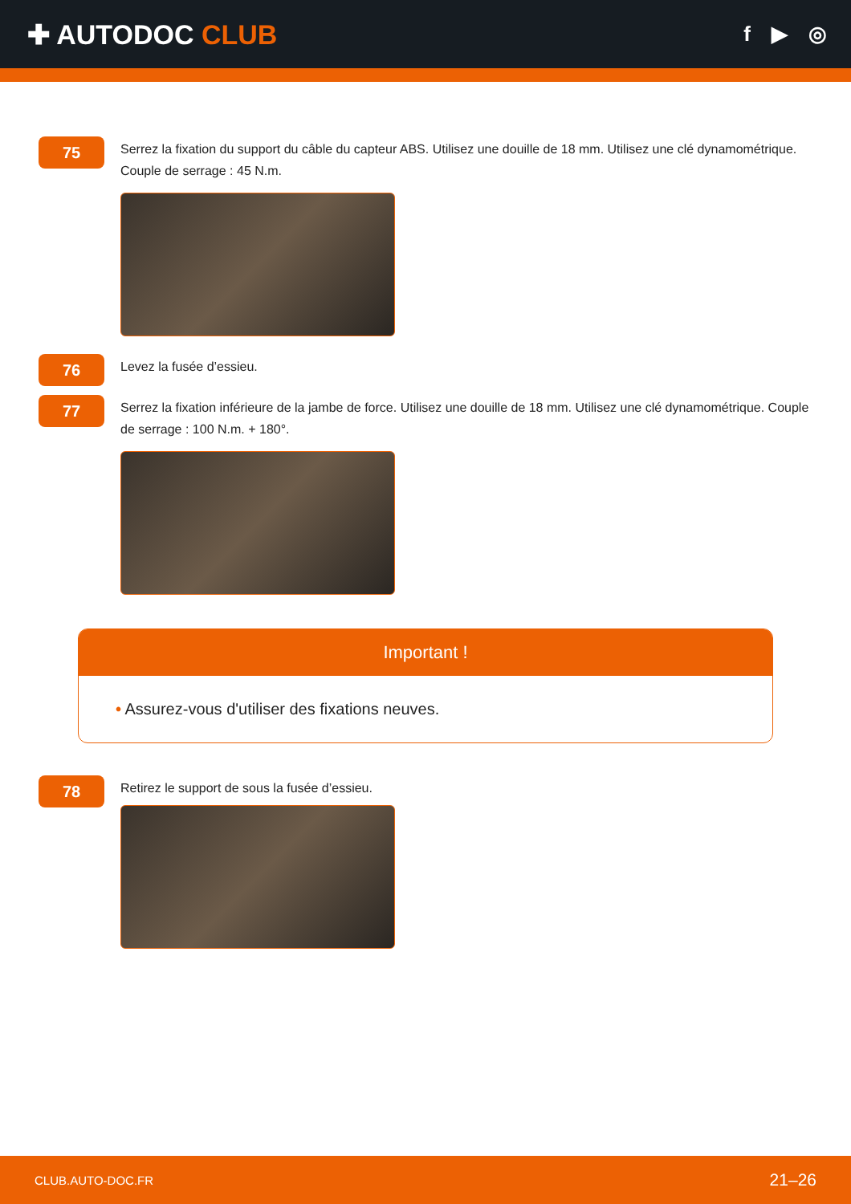✚ AUTODOC CLUB
f ▶ ◎
75
Serrez la fixation du support du câble du capteur ABS. Utilisez une douille de 18 mm. Utilisez une clé dynamométrique. Couple de serrage : 45 N.m.
76
Levez la fusée d’essieu.
77
Serrez la fixation inférieure de la jambe de force. Utilisez une douille de 18 mm. Utilisez une clé dynamométrique. Couple de serrage : 100 N.m. + 180°.
Important !
• Assurez-vous d'utiliser des fixations neuves.
78
Retirez le support de sous la fusée d’essieu.
CLUB.AUTO-DOC.FR 21–26